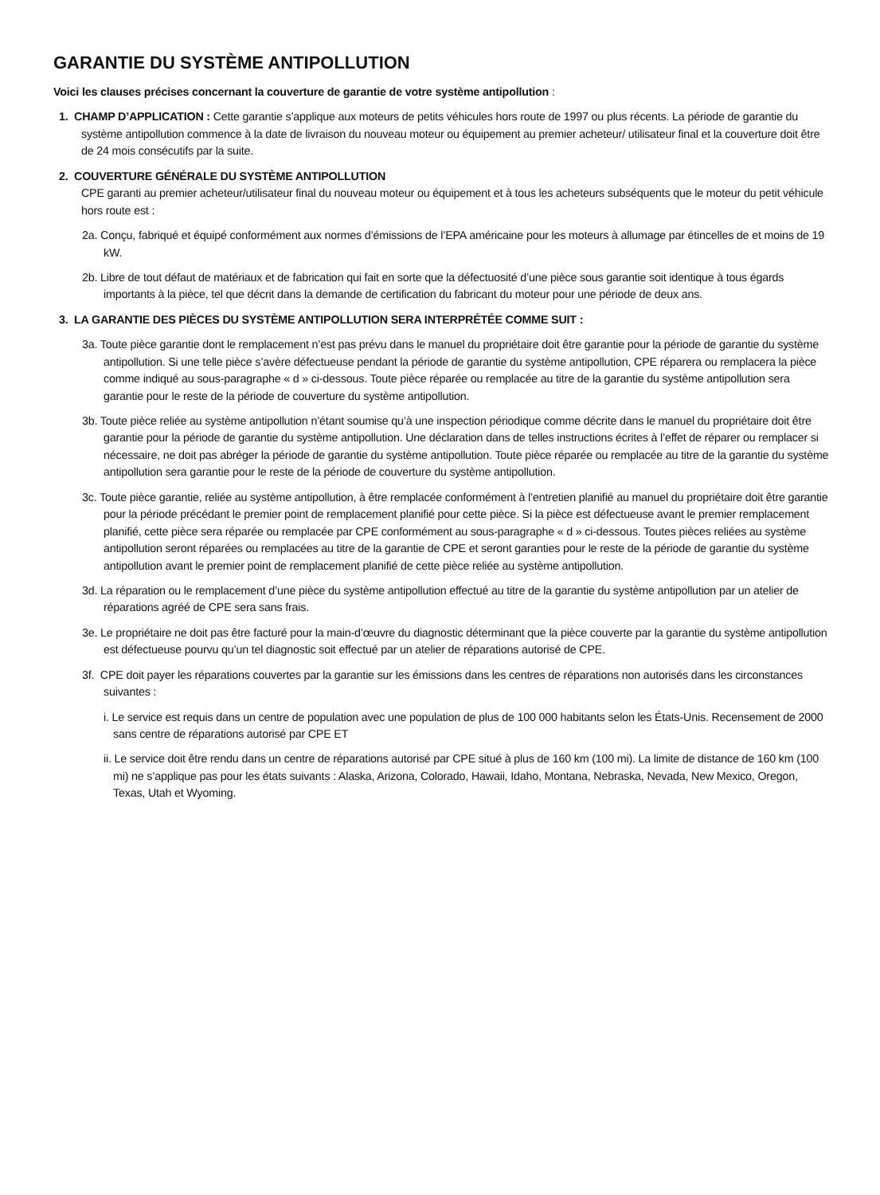GARANTIE DU SYSTÈME ANTIPOLLUTION
Voici les clauses précises concernant la couverture de garantie de votre système antipollution :
1. CHAMP D’APPLICATION : Cette garantie s’applique aux moteurs de petits véhicules hors route de 1997 ou plus récents. La période de garantie du système antipollution commence à la date de livraison du nouveau moteur ou équipement au premier acheteur/ utilisateur final et la couverture doit être de 24 mois consécutifs par la suite.
2. COUVERTURE GÉNÉRALE DU SYSTÈME ANTIPOLLUTION
CPE garanti au premier acheteur/utilisateur final du nouveau moteur ou équipement et à tous les acheteurs subséquents que le moteur du petit véhicule hors route est :
2a. Conçu, fabriqué et équipé conformément aux normes d’émissions de l’EPA américaine pour les moteurs à allumage par étincelles de et moins de 19 kW.
2b. Libre de tout défaut de matériaux et de fabrication qui fait en sorte que la défectuosité d’une pièce sous garantie soit identique à tous égards importants à la pièce, tel que décrit dans la demande de certification du fabricant du moteur pour une période de deux ans.
3. LA GARANTIE DES PIÈCES DU SYSTÈME ANTIPOLLUTION SERA INTERPRÉTÉE COMME SUIT :
3a. Toute pièce garantie dont le remplacement n’est pas prévu dans le manuel du propriétaire doit être garantie pour la période de garantie du système antipollution. Si une telle pièce s’avère défectueuse pendant la période de garantie du système antipollution, CPE réparera ou remplacera la pièce comme indiqué au sous-paragraphe « d » ci-dessous. Toute pièce réparée ou remplacée au titre de la garantie du système antipollution sera garantie pour le reste de la période de couverture du système antipollution.
3b. Toute pièce reliée au système antipollution n’étant soumise qu’à une inspection périodique comme décrite dans le manuel du propriétaire doit être garantie pour la période de garantie du système antipollution. Une déclaration dans de telles instructions écrites à l’effet de réparer ou remplacer si nécessaire, ne doit pas abréger la période de garantie du système antipollution. Toute pièce réparée ou remplacée au titre de la garantie du système antipollution sera garantie pour le reste de la période de couverture du système antipollution.
3c. Toute pièce garantie, reliée au système antipollution, à être remplacée conformément à l’entretien planifié au manuel du propriétaire doit être garantie pour la période précédant le premier point de remplacement planifié pour cette pièce. Si la pièce est défectueuse avant le premier remplacement planifié, cette pièce sera réparée ou remplacée par CPE conformément au sous-paragraphe « d » ci-dessous. Toutes pièces reliées au système antipollution seront réparées ou remplacées au titre de la garantie de CPE et seront garanties pour le reste de la période de garantie du système antipollution avant le premier point de remplacement planifié de cette pièce reliée au système antipollution.
3d. La réparation ou le remplacement d’une pièce du système antipollution effectué au titre de la garantie du système antipollution par un atelier de réparations agréé de CPE sera sans frais.
3e. Le propriétaire ne doit pas être facturé pour la main-d’œuvre du diagnostic déterminant que la pièce couverte par la garantie du système antipollution est défectueuse pourvu qu’un tel diagnostic soit effectué par un atelier de réparations autorisé de CPE.
3f. CPE doit payer les réparations couvertes par la garantie sur les émissions dans les centres de réparations non autorisés dans les circonstances suivantes :
i. Le service est requis dans un centre de population avec une population de plus de 100 000 habitants selon les États-Unis. Recensement de 2000 sans centre de réparations autorisé par CPE ET
ii. Le service doit être rendu dans un centre de réparations autorisé par CPE situé à plus de 160 km (100 mi). La limite de distance de 160 km (100 mi) ne s’applique pas pour les états suivants : Alaska, Arizona, Colorado, Hawaii, Idaho, Montana, Nebraska, Nevada, New Mexico, Oregon, Texas, Utah et Wyoming.